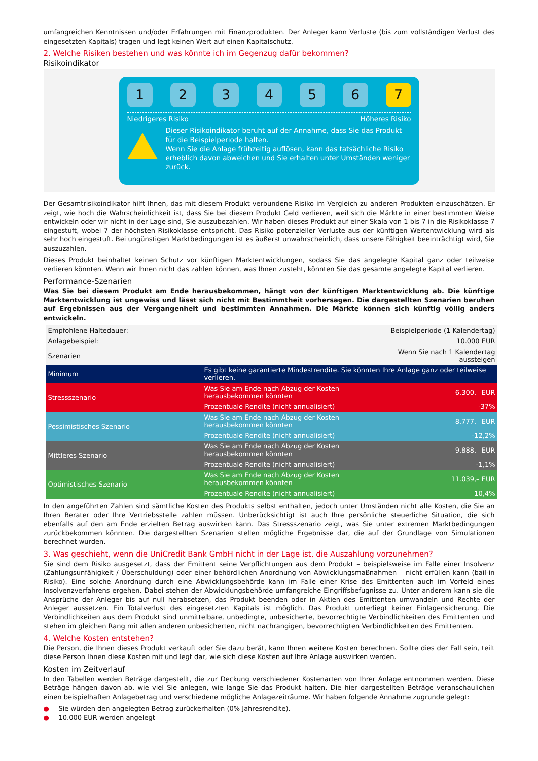umfangreichen Kenntnissen und/oder Erfahrungen mit Finanzprodukten. Der Anleger kann Verluste (bis zum vollständigen Verlust des eingesetzten Kapitals) tragen und legt keinen Wert auf einen Kapitalschutz.
2. Welche Risiken bestehen und was könnte ich im Gegenzug dafür bekommen?
Risikoindikator
1 2 3 4 5 6 7
Niedrigeres Risiko Höheres Risiko
Dieser Risikoindikator beruht auf der Annahme, dass Sie das Produkt für die Beispielperiode halten.
Wenn Sie die Anlage frühzeitig auflösen, kann das tatsächliche Risiko erheblich davon abweichen und Sie erhalten unter Umständen weniger zurück.
Der Gesamtrisikoindikator hilft Ihnen, das mit diesem Produkt verbundene Risiko im Vergleich zu anderen Produkten einzuschätzen. Er zeigt, wie hoch die Wahrscheinlichkeit ist, dass Sie bei diesem Produkt Geld verlieren, weil sich die Märkte in einer bestimmten Weise entwickeln oder wir nicht in der Lage sind, Sie auszubezahlen. Wir haben dieses Produkt auf einer Skala von 1 bis 7 in die Risikoklasse 7 eingestuft, wobei 7 der höchsten Risikoklasse entspricht. Das Risiko potenzieller Verluste aus der künftigen Wertentwicklung wird als sehr hoch eingestuft. Bei ungünstigen Marktbedingungen ist es äußerst unwahrscheinlich, dass unsere Fähigkeit beeinträchtigt wird, Sie auszuzahlen.
Dieses Produkt beinhaltet keinen Schutz vor künftigen Marktentwicklungen, sodass Sie das angelegte Kapital ganz oder teilweise verlieren könnten. Wenn wir Ihnen nicht das zahlen können, was Ihnen zusteht, könnten Sie das gesamte angelegte Kapital verlieren.
Performance-Szenarien
Was Sie bei diesem Produkt am Ende herausbekommen, hängt von der künftigen Marktentwicklung ab. Die künftige Marktentwicklung ist ungewiss und lässt sich nicht mit Bestimmtheit vorhersagen. Die dargestellten Szenarien beruhen auf Ergebnissen aus der Vergangenheit und bestimmten Annahmen. Die Märkte können sich künftig völlig anders entwickeln.
| Empfohlene Haltedauer: | | Beispielperiode (1 Kalendertag) |
| Anlagebeispiel: | | 10.000 EUR |
| Szenarien | | Wenn Sie nach 1 Kalendertag aussteigen |
| Minimum | Es gibt keine garantierte Mindestrendite. Sie könnten Ihre Anlage ganz oder teilweise verlieren. | |
| Stressszenario | Was Sie am Ende nach Abzug der Kosten herausbekommen könnten | 6.300,– EUR |
| | Prozentuale Rendite (nicht annualisiert) | -37% |
| Pessimistisches Szenario | Was Sie am Ende nach Abzug der Kosten herausbekommen könnten | 8.777,– EUR |
| | Prozentuale Rendite (nicht annualisiert) | -12,2% |
| Mittleres Szenario | Was Sie am Ende nach Abzug der Kosten herausbekommen könnten | 9.888,– EUR |
| | Prozentuale Rendite (nicht annualisiert) | -1,1% |
| Optimistisches Szenario | Was Sie am Ende nach Abzug der Kosten herausbekommen könnten | 11.039,– EUR |
| | Prozentuale Rendite (nicht annualisiert) | 10,4% |
In den angeführten Zahlen sind sämtliche Kosten des Produkts selbst enthalten, jedoch unter Umständen nicht alle Kosten, die Sie an Ihren Berater oder Ihre Vertriebsstelle zahlen müssen. Unberücksichtigt ist auch Ihre persönliche steuerliche Situation, die sich ebenfalls auf den am Ende erzielten Betrag auswirken kann. Das Stressszenario zeigt, was Sie unter extremen Marktbedingungen zurückbekommen könnten. Die dargestellten Szenarien stellen mögliche Ergebnisse dar, die auf der Grundlage von Simulationen berechnet wurden.
3. Was geschieht, wenn die UniCredit Bank GmbH nicht in der Lage ist, die Auszahlung vorzunehmen?
Sie sind dem Risiko ausgesetzt, dass der Emittent seine Verpflichtungen aus dem Produkt – beispielsweise im Falle einer Insolvenz (Zahlungsunfähigkeit / Überschuldung) oder einer behördlichen Anordnung von Abwicklungsmaßnahmen – nicht erfüllen kann (bail-in Risiko). Eine solche Anordnung durch eine Abwicklungsbehörde kann im Falle einer Krise des Emittenten auch im Vorfeld eines Insolvenzverfahrens ergehen. Dabei stehen der Abwicklungsbehörde umfangreiche Eingriffsbefugnisse zu. Unter anderem kann sie die Ansprüche der Anleger bis auf null herabsetzen, das Produkt beenden oder in Aktien des Emittenten umwandeln und Rechte der Anleger aussetzen. Ein Totalverlust des eingesetzten Kapitals ist möglich. Das Produkt unterliegt keiner Einlagensicherung. Die Verbindlichkeiten aus dem Produkt sind unmittelbare, unbedingte, unbesicherte, bevorrechtigte Verbindlichkeiten des Emittenten und stehen im gleichen Rang mit allen anderen unbesicherten, nicht nachrangigen, bevorrechtigten Verbindlichkeiten des Emittenten.
4. Welche Kosten entstehen?
Die Person, die Ihnen dieses Produkt verkauft oder Sie dazu berät, kann Ihnen weitere Kosten berechnen. Sollte dies der Fall sein, teilt diese Person Ihnen diese Kosten mit und legt dar, wie sich diese Kosten auf Ihre Anlage auswirken werden.
Kosten im Zeitverlauf
In den Tabellen werden Beträge dargestellt, die zur Deckung verschiedener Kostenarten von Ihrer Anlage entnommen werden. Diese Beträge hängen davon ab, wie viel Sie anlegen, wie lange Sie das Produkt halten. Die hier dargestellten Beträge veranschaulichen einen beispielhaften Anlagebetrag und verschiedene mögliche Anlagezeiträume. Wir haben folgende Annahme zugrunde gelegt:
● Sie würden den angelegten Betrag zurückerhalten (0% Jahresrendite).
● 10.000 EUR werden angelegt